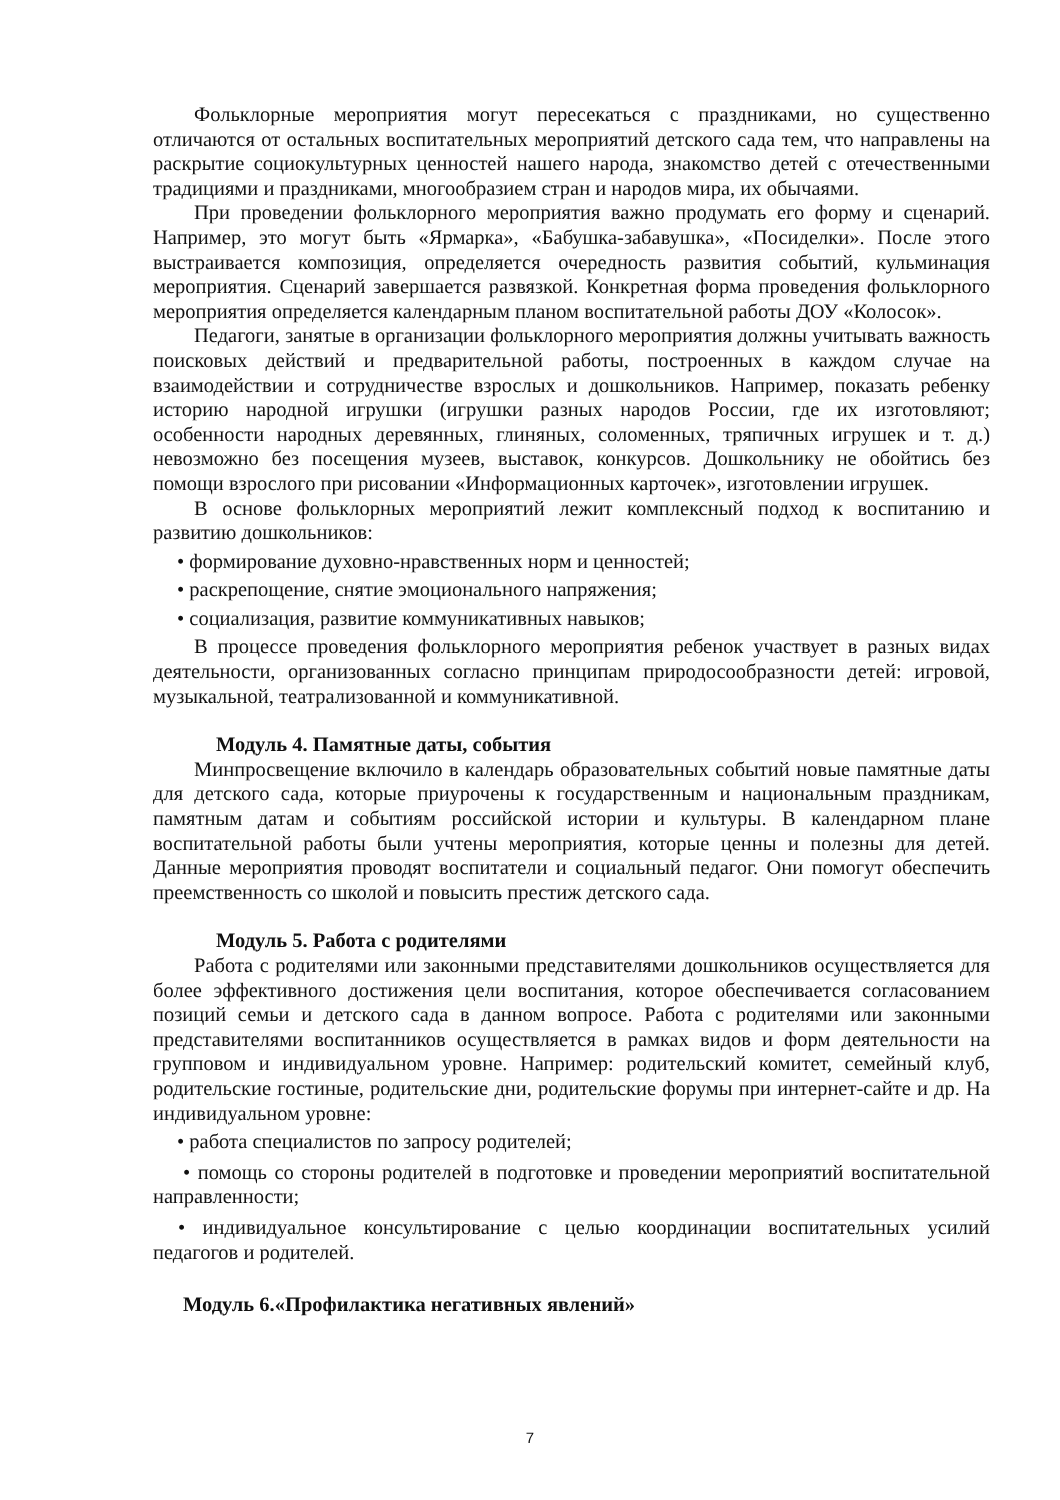Фольклорные мероприятия могут пересекаться с праздниками, но существенно отличаются от остальных воспитательных мероприятий детского сада тем, что направлены на раскрытие социокультурных ценностей нашего народа, знакомство детей с отечественными традициями и праздниками, многообразием стран и народов мира, их обычаями.
При проведении фольклорного мероприятия важно продумать его форму и сценарий. Например, это могут быть «Ярмарка», «Бабушка-забавушка», «Посиделки». После этого выстраивается композиция, определяется очередность развития событий, кульминация мероприятия. Сценарий завершается развязкой. Конкретная форма проведения фольклорного мероприятия определяется календарным планом воспитательной работы ДОУ «Колосок».
Педагоги, занятые в организации фольклорного мероприятия должны учитывать важность поисковых действий и предварительной работы, построенных в каждом случае на взаимодействии и сотрудничестве взрослых и дошкольников. Например, показать ребенку историю народной игрушки (игрушки разных народов России, где их изготовляют; особенности народных деревянных, глиняных, соломенных, тряпичных игрушек и т. д.) невозможно без посещения музеев, выставок, конкурсов. Дошкольнику не обойтись без помощи взрослого при рисовании «Информационных карточек», изготовлении игрушек.
В основе фольклорных мероприятий лежит комплексный подход к воспитанию и развитию дошкольников:
• формирование духовно-нравственных норм и ценностей;
• раскрепощение, снятие эмоционального напряжения;
• социализация, развитие коммуникативных навыков;
В процессе проведения фольклорного мероприятия ребенок участвует в разных видах деятельности, организованных согласно принципам природосообразности детей: игровой, музыкальной, театрализованной и коммуникативной.
Модуль 4. Памятные даты, события
Минпросвещение включило в календарь образовательных событий новые памятные даты для детского сада, которые приурочены к государственным и национальным праздникам, памятным датам и событиям российской истории и культуры. В календарном плане воспитательной работы были учтены мероприятия, которые ценны и полезны для детей. Данные мероприятия проводят воспитатели и социальный педагог. Они помогут обеспечить преемственность со школой и повысить престиж детского сада.
Модуль 5. Работа с родителями
Работа с родителями или законными представителями дошкольников осуществляется для более эффективного достижения цели воспитания, которое обеспечивается согласованием позиций семьи и детского сада в данном вопросе. Работа с родителями или законными представителями воспитанников осуществляется в рамках видов и форм деятельности на групповом и индивидуальном уровне. Например: родительский комитет, семейный клуб, родительские гостиные, родительские дни, родительские форумы при интернет-сайте и др. На индивидуальном уровне:
• работа специалистов по запросу родителей;
• помощь со стороны родителей в подготовке и проведении мероприятий воспитательной направленности;
• индивидуальное консультирование с целью координации воспитательных усилий педагогов и родителей.
Модуль 6.«Профилактика негативных явлений»
7